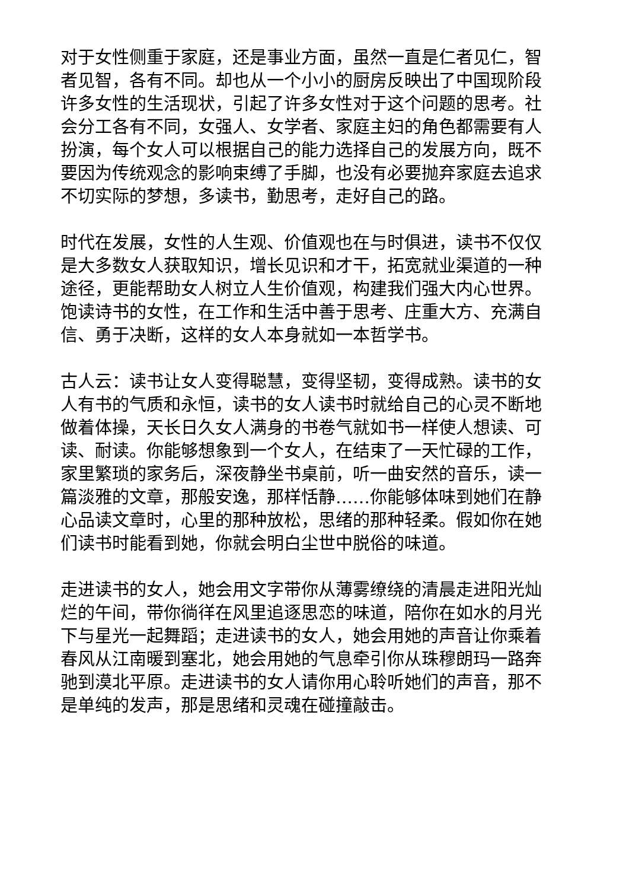对于女性侧重于家庭，还是事业方面，虽然一直是仁者见仁，智者见智，各有不同。却也从一个小小的厨房反映出了中国现阶段许多女性的生活现状，引起了许多女性对于这个问题的思考。社会分工各有不同，女强人、女学者、家庭主妇的角色都需要有人扮演，每个女人可以根据自己的能力选择自己的发展方向，既不要因为传统观念的影响束缚了手脚，也没有必要抛弃家庭去追求不切实际的梦想，多读书，勤思考，走好自己的路。
时代在发展，女性的人生观、价值观也在与时俱进，读书不仅仅是大多数女人获取知识，增长见识和才干，拓宽就业渠道的一种途径，更能帮助女人树立人生价值观，构建我们强大内心世界。饱读诗书的女性，在工作和生活中善于思考、庄重大方、充满自信、勇于决断，这样的女人本身就如一本哲学书。
古人云：读书让女人变得聪慧，变得坚韧，变得成熟。读书的女人有书的气质和永恒，读书的女人读书时就给自己的心灵不断地做着体操，天长日久女人满身的书卷气就如书一样使人想读、可读、耐读。你能够想象到一个女人，在结束了一天忙碌的工作，家里繁琐的家务后，深夜静坐书桌前，听一曲安然的音乐，读一篇淡雅的文章，那般安逸，那样恬静……你能够体味到她们在静心品读文章时，心里的那种放松，思绪的那种轻柔。假如你在她们读书时能看到她，你就会明白尘世中脱俗的味道。
走进读书的女人，她会用文字带你从薄雾缭绕的清晨走进阳光灿烂的午间，带你徜徉在风里追逐思恋的味道，陪你在如水的月光下与星光一起舞蹈；走进读书的女人，她会用她的声音让你乘着春风从江南暖到塞北，她会用她的气息牵引你从珠穆朗玛一路奔驰到漠北平原。走进读书的女人请你用心聆听她们的声音，那不是单纯的发声，那是思绪和灵魂在碰撞敲击。